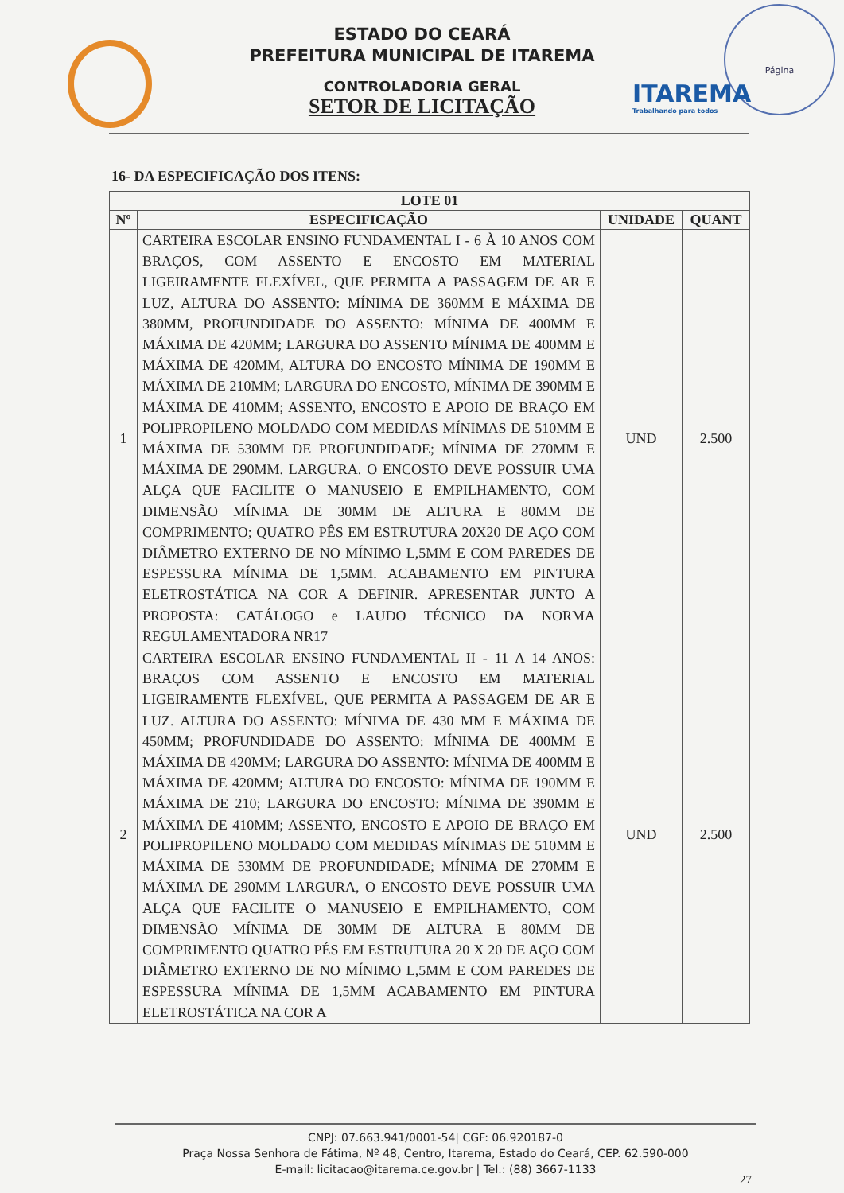Página
ITAREMA
Trabalhando para todos
ESTADO DO CEARÁ
PREFEITURA MUNICIPAL DE ITAREMA
CONTROLADORIA GERAL
SETOR DE LICITAÇÃO
16- DA ESPECIFICAÇÃO DOS ITENS:
| LOTE 01 | | | |
| --- | --- | --- | --- |
| Nº | ESPECIFICAÇÃO | UNIDADE | QUANT |
| 1 | CARTEIRA ESCOLAR ENSINO FUNDAMENTAL I - 6 À 10 ANOS COM BRAÇOS, COM ASSENTO E ENCOSTO EM MATERIAL LIGEIRAMENTE FLEXÍVEL, QUE PERMITA A PASSAGEM DE AR E LUZ, ALTURA DO ASSENTO: MÍNIMA DE 360MM E MÁXIMA DE 380MM, PROFUNDIDADE DO ASSENTO: MÍNIMA DE 400MM E MÁXIMA DE 420MM; LARGURA DO ASSENTO MÍNIMA DE 400MM E MÁXIMA DE 420MM, ALTURA DO ENCOSTO MÍNIMA DE 190MM E MÁXIMA DE 210MM; LARGURA DO ENCOSTO, MÍNIMA DE 390MM E MÁXIMA DE 410MM; ASSENTO, ENCOSTO E APOIO DE BRAÇO EM POLIPROPILENO MOLDADO COM MEDIDAS MÍNIMAS DE 510MM E MÁXIMA DE 530MM DE PROFUNDIDADE; MÍNIMA DE 270MM E MÁXIMA DE 290MM. LARGURA. O ENCOSTO DEVE POSSUIR UMA ALÇA QUE FACILITE O MANUSEIO E EMPILHAMENTO, COM DIMENSÃO MÍNIMA DE 30MM DE ALTURA E 80MM DE COMPRIMENTO; QUATRO PÊS EM ESTRUTURA 20X20 DE AÇO COM DIÂMETRO EXTERNO DE NO MÍNIMO L,5MM E COM PAREDES DE ESPESSURA MÍNIMA DE 1,5MM. ACABAMENTO EM PINTURA ELETROSTÁTICA NA COR A DEFINIR. APRESENTAR JUNTO A PROPOSTA: CATÁLOGO e LAUDO TÉCNICO DA NORMA REGULAMENTADORA NR17 | UND | 2.500 |
| 2 | CARTEIRA ESCOLAR ENSINO FUNDAMENTAL II - 11 A 14 ANOS: BRAÇOS COM ASSENTO E ENCOSTO EM MATERIAL LIGEIRAMENTE FLEXÍVEL, QUE PERMITA A PASSAGEM DE AR E LUZ. ALTURA DO ASSENTO: MÍNIMA DE 430 MM E MÁXIMA DE 450MM; PROFUNDIDADE DO ASSENTO: MÍNIMA DE 400MM E MÁXIMA DE 420MM; LARGURA DO ASSENTO: MÍNIMA DE 400MM E MÁXIMA DE 420MM; ALTURA DO ENCOSTO: MÍNIMA DE 190MM E MÁXIMA DE 210; LARGURA DO ENCOSTO: MÍNIMA DE 390MM E MÁXIMA DE 410MM; ASSENTO, ENCOSTO E APOIO DE BRAÇO EM POLIPROPILENO MOLDADO COM MEDIDAS MÍNIMAS DE 510MM E MÁXIMA DE 530MM DE PROFUNDIDADE; MÍNIMA DE 270MM E MÁXIMA DE 290MM LARGURA, O ENCOSTO DEVE POSSUIR UMA ALÇA QUE FACILITE O MANUSEIO E EMPILHAMENTO, COM DIMENSÃO MÍNIMA DE 30MM DE ALTURA E 80MM DE COMPRIMENTO QUATRO PÉS EM ESTRUTURA 20 X 20 DE AÇO COM DIÂMETRO EXTERNO DE NO MÍNIMO L,5MM E COM PAREDES DE ESPESSURA MÍNIMA DE 1,5MM ACABAMENTO EM PINTURA ELETROSTÁTICA NA COR A | UND | 2.500 |
CNPJ: 07.663.941/0001-54| CGF: 06.920187-0
Praça Nossa Senhora de Fátima, Nº 48, Centro, Itarema, Estado do Ceará, CEP. 62.590-000
E-mail: licitacao@itarema.ce.gov.br | Tel.: (88) 3667-1133
27